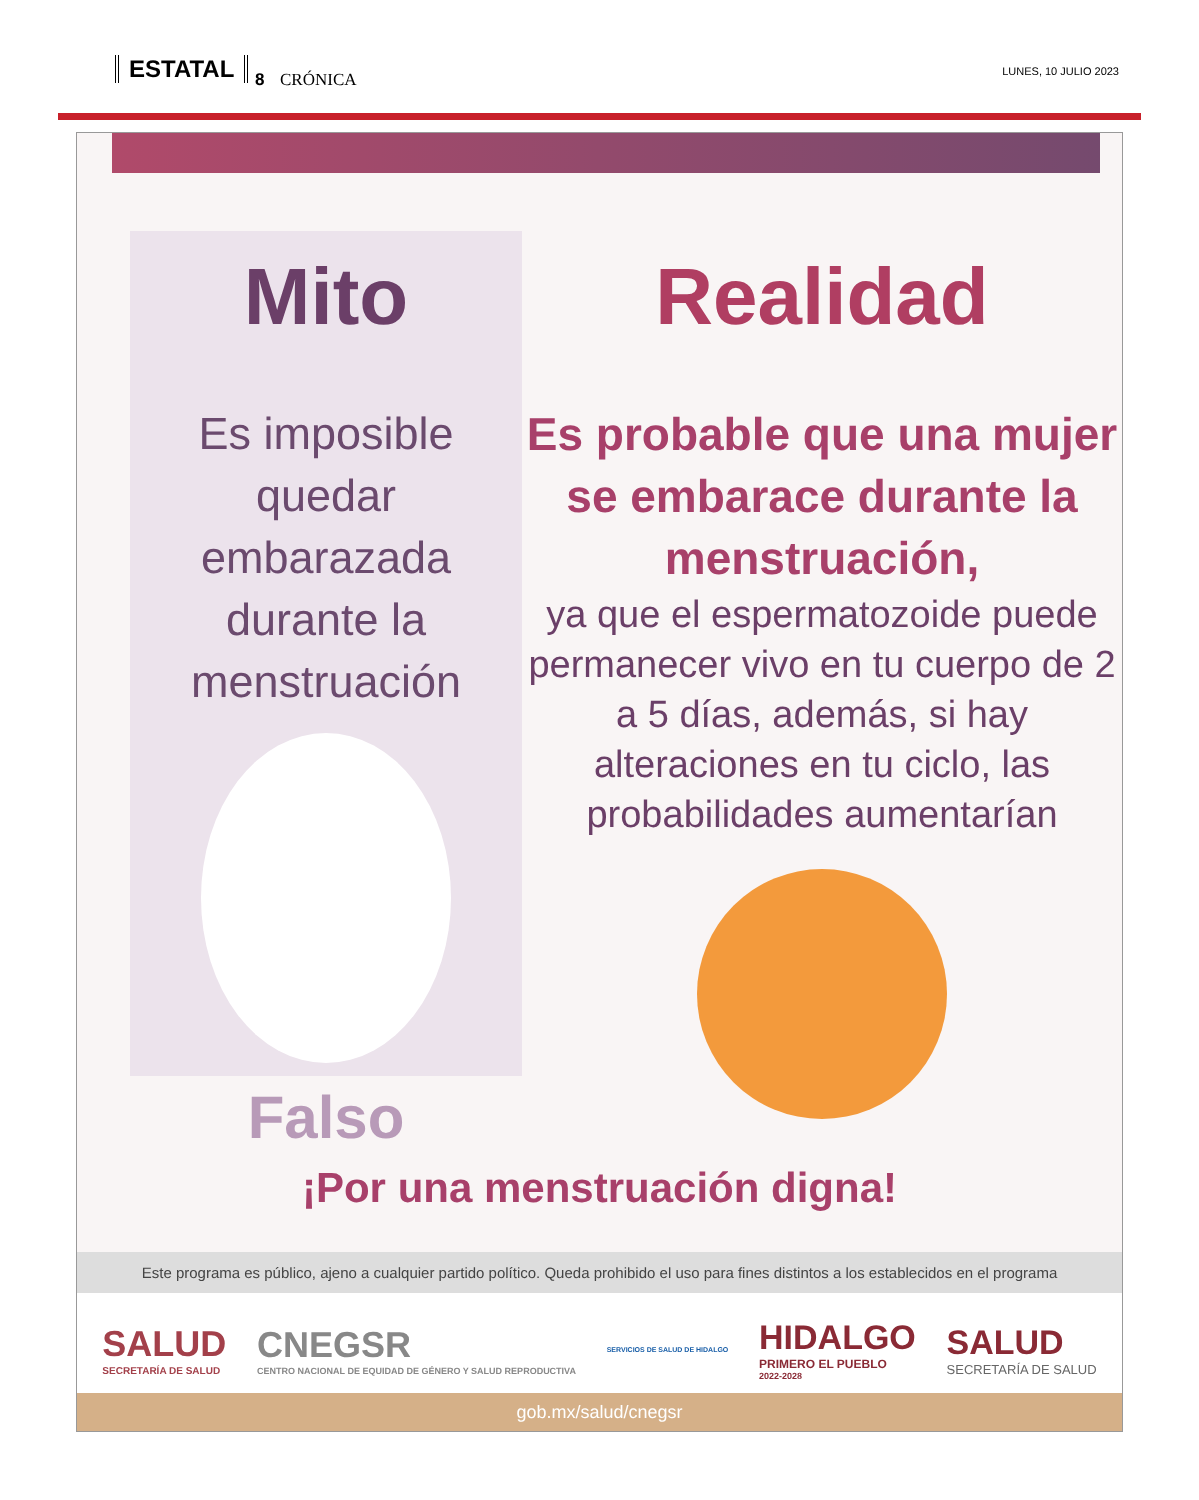ESTATAL 8 CRÓNICA LUNES, 10 JULIO 2023
Mito
Es imposible quedar embarazada durante la menstruación
Falso
Realidad
Es probable que una mujer se embarace durante la menstruación,
ya que el espermatozoide puede permanecer vivo en tu cuerpo de 2 a 5 días, además, si hay alteraciones en tu ciclo, las probabilidades aumentarían
¡Por una menstruación digna!
Este programa es público, ajeno a cualquier partido político. Queda prohibido el uso para fines distintos a los establecidos en el programa
SALUD
SECRETARÍA DE SALUD
CNEGSR
CENTRO NACIONAL DE EQUIDAD DE GÉNERO Y SALUD REPRODUCTIVA
SERVICIOS DE SALUD DE HIDALGO
HIDALGO
PRIMERO EL PUEBLO
2022-2028
SALUD
SECRETARÍA DE SALUD
gob.mx/salud/cnegsr